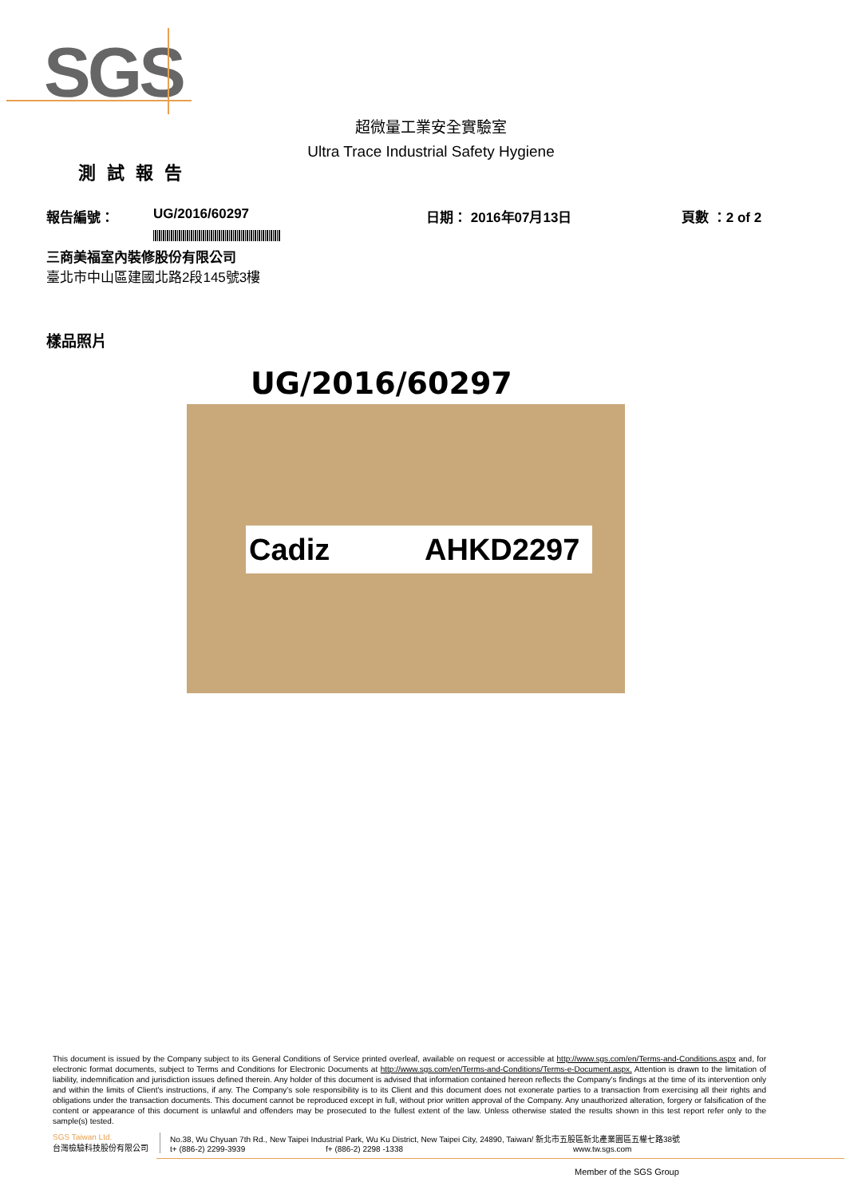SGS
超微量工業安全實驗室
Ultra Trace Industrial Safety Hygiene
測試報告
報告編號： UG/2016/60297 日期： 2016年07月13日 頁數 ：2 of 2
三商美福室內裝修股份有限公司
臺北市中山區建國北路2段145號3樓
樣品照片
UG/2016/60297
Cadiz AHKD2297
This document is issued by the Company subject to its General Conditions of Service printed overleaf, available on request or accessible at http://www.sgs.com/en/Terms-and-Conditions.aspx and, for electronic format documents, subject to Terms and Conditions for Electronic Documents at http://www.sgs.com/en/Terms-and-Conditions/Terms-e-Document.aspx. Attention is drawn to the limitation of liability, indemnification and jurisdiction issues defined therein. Any holder of this document is advised that information contained hereon reflects the Company's findings at the time of its intervention only and within the limits of Client's instructions, if any. The Company's sole responsibility is to its Client and this document does not exonerate parties to a transaction from exercising all their rights and obligations under the transaction documents. This document cannot be reproduced except in full, without prior written approval of the Company. Any unauthorized alteration, forgery or falsification of the content or appearance of this document is unlawful and offenders may be prosecuted to the fullest extent of the law. Unless otherwise stated the results shown in this test report refer only to the sample(s) tested.
SGS Taiwan Ltd.
台灣檢驗科技股份有限公司
No.38, Wu Chyuan 7th Rd., New Taipei Industrial Park, Wu Ku District, New Taipei City, 24890, Taiwan/ 新北市五股區新北產業園區五權七路38號
t+ (886-2) 2299-3939 f+ (886-2) 2298 -1338 www.tw.sgs.com
Member of the SGS Group